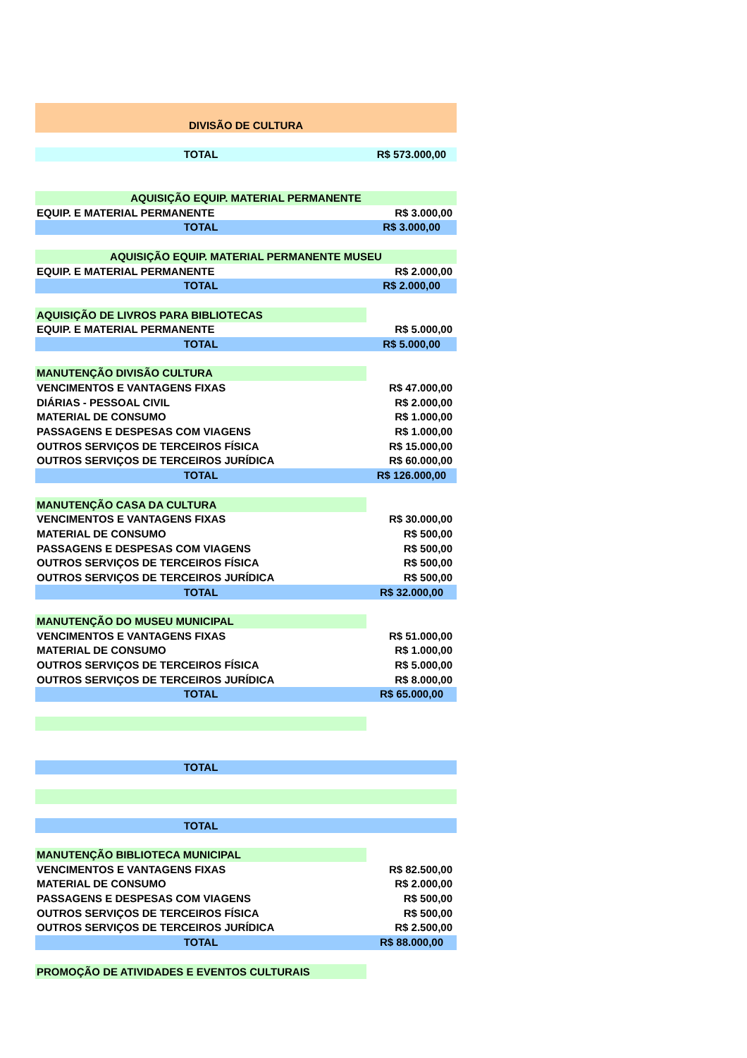| DIVISÃO DE CULTURA | |
| TOTAL | R$ 573.000,00 |
| AQUISIÇÃO EQUIP. MATERIAL PERMANENTE | |
| EQUIP. E MATERIAL PERMANENTE | R$ 3.000,00 |
| TOTAL | R$ 3.000,00 |
| AQUISIÇÃO EQUIP. MATERIAL PERMANENTE MUSEU | |
| EQUIP. E MATERIAL PERMANENTE | R$ 2.000,00 |
| TOTAL | R$ 2.000,00 |
| AQUISIÇÃO DE LIVROS PARA BIBLIOTECAS | |
| EQUIP. E MATERIAL PERMANENTE | R$ 5.000,00 |
| TOTAL | R$ 5.000,00 |
| MANUTENÇÃO DIVISÃO CULTURA | |
| VENCIMENTOS E VANTAGENS FIXAS | R$ 47.000,00 |
| DIÁRIAS - PESSOAL CIVIL | R$ 2.000,00 |
| MATERIAL DE CONSUMO | R$ 1.000,00 |
| PASSAGENS E DESPESAS COM VIAGENS | R$ 1.000,00 |
| OUTROS SERVIÇOS DE TERCEIROS FÍSICA | R$ 15.000,00 |
| OUTROS SERVIÇOS DE TERCEIROS JURÍDICA | R$ 60.000,00 |
| TOTAL | R$ 126.000,00 |
| MANUTENÇÃO CASA DA CULTURA | |
| VENCIMENTOS E VANTAGENS FIXAS | R$ 30.000,00 |
| MATERIAL DE CONSUMO | R$ 500,00 |
| PASSAGENS E DESPESAS COM VIAGENS | R$ 500,00 |
| OUTROS SERVIÇOS DE TERCEIROS FÍSICA | R$ 500,00 |
| OUTROS SERVIÇOS DE TERCEIROS JURÍDICA | R$ 500,00 |
| TOTAL | R$ 32.000,00 |
| MANUTENÇÃO DO MUSEU MUNICIPAL | |
| VENCIMENTOS E VANTAGENS FIXAS | R$ 51.000,00 |
| MATERIAL DE CONSUMO | R$ 1.000,00 |
| OUTROS SERVIÇOS DE TERCEIROS FÍSICA | R$ 5.000,00 |
| OUTROS SERVIÇOS DE TERCEIROS JURÍDICA | R$ 8.000,00 |
| TOTAL | R$ 65.000,00 |
| TOTAL | |
| TOTAL | |
| MANUTENÇÃO BIBLIOTECA MUNICIPAL | |
| VENCIMENTOS E VANTAGENS FIXAS | R$ 82.500,00 |
| MATERIAL DE CONSUMO | R$ 2.000,00 |
| PASSAGENS E DESPESAS COM VIAGENS | R$ 500,00 |
| OUTROS SERVIÇOS DE TERCEIROS FÍSICA | R$ 500,00 |
| OUTROS SERVIÇOS DE TERCEIROS JURÍDICA | R$ 2.500,00 |
| TOTAL | R$ 88.000,00 |
| PROMOÇÃO DE ATIVIDADES E EVENTOS CULTURAIS | |